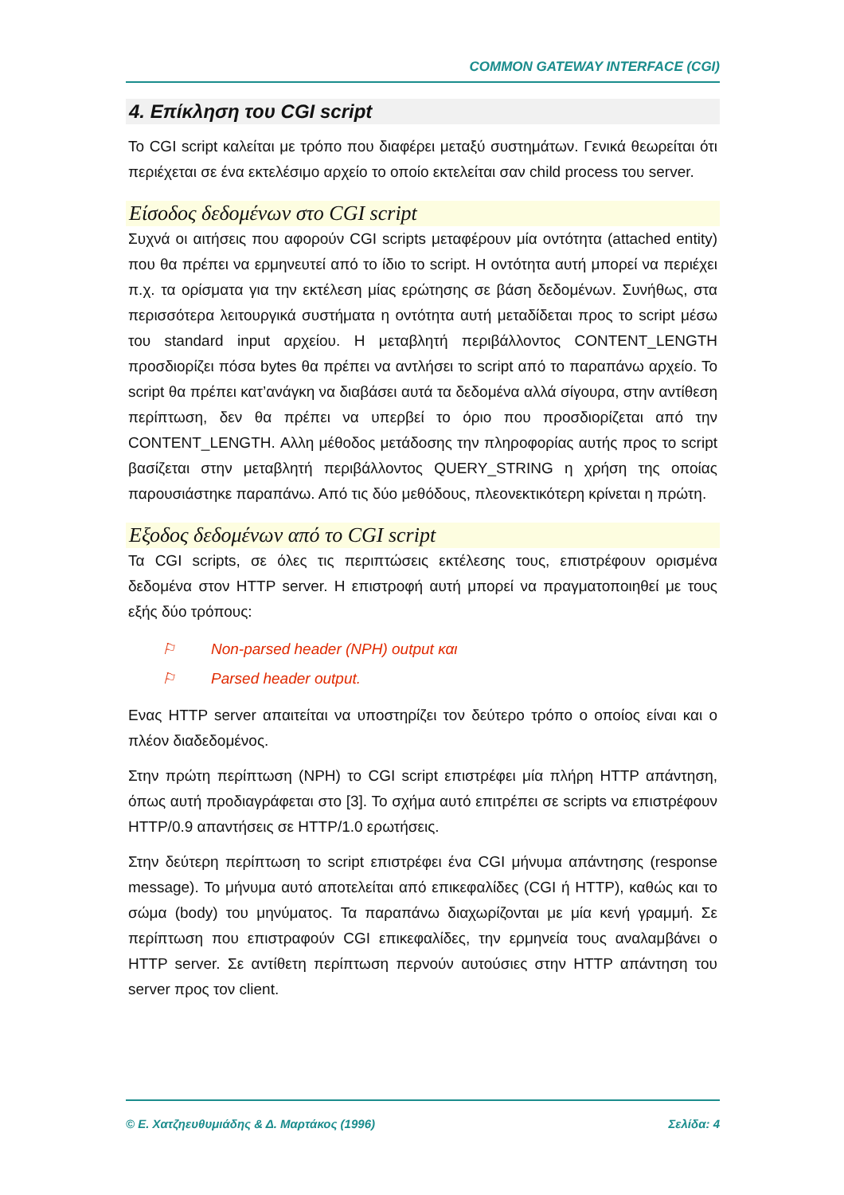COMMON GATEWAY INTERFACE (CGI)
4. Επίκληση του CGI script
Το CGI script καλείται με τρόπο που διαφέρει μεταξύ συστημάτων. Γενικά θεωρείται ότι περιέχεται σε ένα εκτελέσιμο αρχείο το οποίο εκτελείται σαν child process του server.
Είσοδος δεδομένων στο CGI script
Συχνά οι αιτήσεις που αφορούν CGI scripts μεταφέρουν μία οντότητα (attached entity) που θα πρέπει να ερμηνευτεί από το ίδιο το script. Η οντότητα αυτή μπορεί να περιέχει π.χ. τα ορίσματα για την εκτέλεση μίας ερώτησης σε βάση δεδομένων. Συνήθως, στα περισσότερα λειτουργικά συστήματα η οντότητα αυτή μεταδίδεται προς το script μέσω του standard input αρχείου. Η μεταβλητή περιβάλλοντος CONTENT_LENGTH προσδιορίζει πόσα bytes θα πρέπει να αντλήσει το script από το παραπάνω αρχείο. Το script θα πρέπει κατ’ανάγκη να διαβάσει αυτά τα δεδομένα αλλά σίγουρα, στην αντίθεση περίπτωση, δεν θα πρέπει να υπερβεί το όριο που προσδιορίζεται από την CONTENT_LENGTH. Αλλη μέθοδος μετάδοσης την πληροφορίας αυτής προς το script βασίζεται στην μεταβλητή περιβάλλοντος QUERY_STRING η χρήση της οποίας παρουσιάστηκε παραπάνω. Από τις δύο μεθόδους, πλεονεκτικότερη κρίνεται η πρώτη.
Εξοδος δεδομένων από το CGI script
Τα CGI scripts, σε όλες τις περιπτώσεις εκτέλεσης τους, επιστρέφουν ορισμένα δεδομένα στον HTTP server. Η επιστροφή αυτή μπορεί να πραγματοποιηθεί με τους εξής δύο τρόπους:
⚐ Non-parsed header (NPH) output και
⚐ Parsed header output.
Ενας HTTP server απαιτείται να υποστηρίζει τον δεύτερο τρόπο ο οποίος είναι και ο πλέον διαδεδομένος.
Στην πρώτη περίπτωση (NPH) το CGI script επιστρέφει μία πλήρη HTTP απάντηση, όπως αυτή προδιαγράφεται στο [3]. Το σχήμα αυτό επιτρέπει σε scripts να επιστρέφουν HTTP/0.9 απαντήσεις σε HTTP/1.0 ερωτήσεις.
Στην δεύτερη περίπτωση το script επιστρέφει ένα CGI μήνυμα απάντησης (response message). Το μήνυμα αυτό αποτελείται από επικεφαλίδες (CGI ή HTTP), καθώς και το σώμα (body) του μηνύματος. Τα παραπάνω διαχωρίζονται με μία κενή γραμμή. Σε περίπτωση που επιστραφούν CGI επικεφαλίδες, την ερμηνεία τους αναλαμβάνει ο HTTP server. Σε αντίθετη περίπτωση περνούν αυτούσιες στην HTTP απάντηση του server προς τον client.
© Ε. Χατζηευθυμιάδης & Δ. Μαρτάκος (1996) Σελίδα: 4